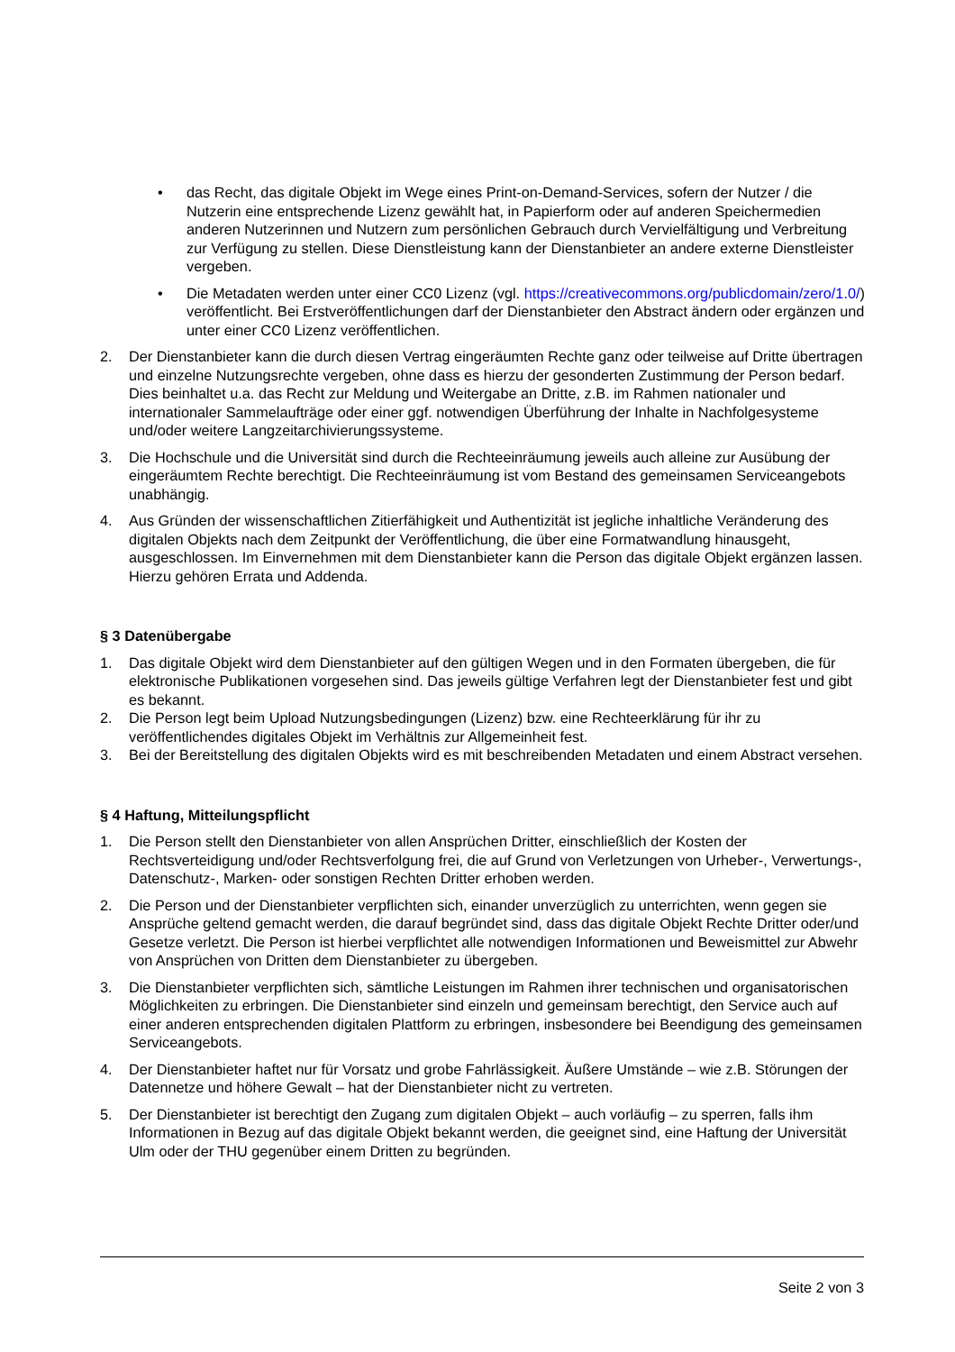• das Recht, das digitale Objekt im Wege eines Print-on-Demand-Services, sofern der Nutzer / die Nutzerin eine entsprechende Lizenz gewählt hat, in Papierform oder auf anderen Speichermedien anderen Nutzerinnen und Nutzern zum persönlichen Gebrauch durch Vervielfältigung und Verbreitung zur Verfügung zu stellen. Diese Dienstleistung kann der Dienstanbieter an andere externe Dienstleister vergeben.
• Die Metadaten werden unter einer CC0 Lizenz (vgl. https://creativecommons.org/publicdomain/zero/1.0/) veröffentlicht. Bei Erstveröffentlichungen darf der Dienstanbieter den Abstract ändern oder ergänzen und unter einer CC0 Lizenz veröffentlichen.
2. Der Dienstanbieter kann die durch diesen Vertrag eingeräumten Rechte ganz oder teilweise auf Dritte übertragen und einzelne Nutzungsrechte vergeben, ohne dass es hierzu der gesonderten Zustimmung der Person bedarf. Dies beinhaltet u.a. das Recht zur Meldung und Weitergabe an Dritte, z.B. im Rahmen nationaler und internationaler Sammelaufträge oder einer ggf. notwendigen Überführung der Inhalte in Nachfolgesysteme und/oder weitere Langzeitarchivierungssysteme.
3. Die Hochschule und die Universität sind durch die Rechteeinräumung jeweils auch alleine zur Ausübung der eingeräumtem Rechte berechtigt. Die Rechteeinräumung ist vom Bestand des gemeinsamen Serviceangebots unabhängig.
4. Aus Gründen der wissenschaftlichen Zitierfähigkeit und Authentizität ist jegliche inhaltliche Veränderung des digitalen Objekts nach dem Zeitpunkt der Veröffentlichung, die über eine Formatwandlung hinausgeht, ausgeschlossen. Im Einvernehmen mit dem Dienstanbieter kann die Person das digitale Objekt ergänzen lassen. Hierzu gehören Errata und Addenda.
§ 3 Datenübergabe
1. Das digitale Objekt wird dem Dienstanbieter auf den gültigen Wegen und in den Formaten übergeben, die für elektronische Publikationen vorgesehen sind. Das jeweils gültige Verfahren legt der Dienstanbieter fest und gibt es bekannt.
2. Die Person legt beim Upload Nutzungsbedingungen (Lizenz) bzw. eine Rechteerklärung für ihr zu veröffentlichendes digitales Objekt im Verhältnis zur Allgemeinheit fest.
3. Bei der Bereitstellung des digitalen Objekts wird es mit beschreibenden Metadaten und einem Abstract versehen.
§ 4 Haftung, Mitteilungspflicht
1. Die Person stellt den Dienstanbieter von allen Ansprüchen Dritter, einschließlich der Kosten der Rechtsverteidigung und/oder Rechtsverfolgung frei, die auf Grund von Verletzungen von Urheber-, Verwertungs-, Datenschutz-, Marken- oder sonstigen Rechten Dritter erhoben werden.
2. Die Person und der Dienstanbieter verpflichten sich, einander unverzüglich zu unterrichten, wenn gegen sie Ansprüche geltend gemacht werden, die darauf begründet sind, dass das digitale Objekt Rechte Dritter oder/und Gesetze verletzt. Die Person ist hierbei verpflichtet alle notwendigen Informationen und Beweismittel zur Abwehr von Ansprüchen von Dritten dem Dienstanbieter zu übergeben.
3. Die Dienstanbieter verpflichten sich, sämtliche Leistungen im Rahmen ihrer technischen und organisatorischen Möglichkeiten zu erbringen. Die Dienstanbieter sind einzeln und gemeinsam berechtigt, den Service auch auf einer anderen entsprechenden digitalen Plattform zu erbringen, insbesondere bei Beendigung des gemeinsamen Serviceangebots.
4. Der Dienstanbieter haftet nur für Vorsatz und grobe Fahrlässigkeit. Äußere Umstände – wie z.B. Störungen der Datennetze und höhere Gewalt – hat der Dienstanbieter nicht zu vertreten.
5. Der Dienstanbieter ist berechtigt den Zugang zum digitalen Objekt – auch vorläufig – zu sperren, falls ihm Informationen in Bezug auf das digitale Objekt bekannt werden, die geeignet sind, eine Haftung der Universität Ulm oder der THU gegenüber einem Dritten zu begründen.
Seite 2 von 3